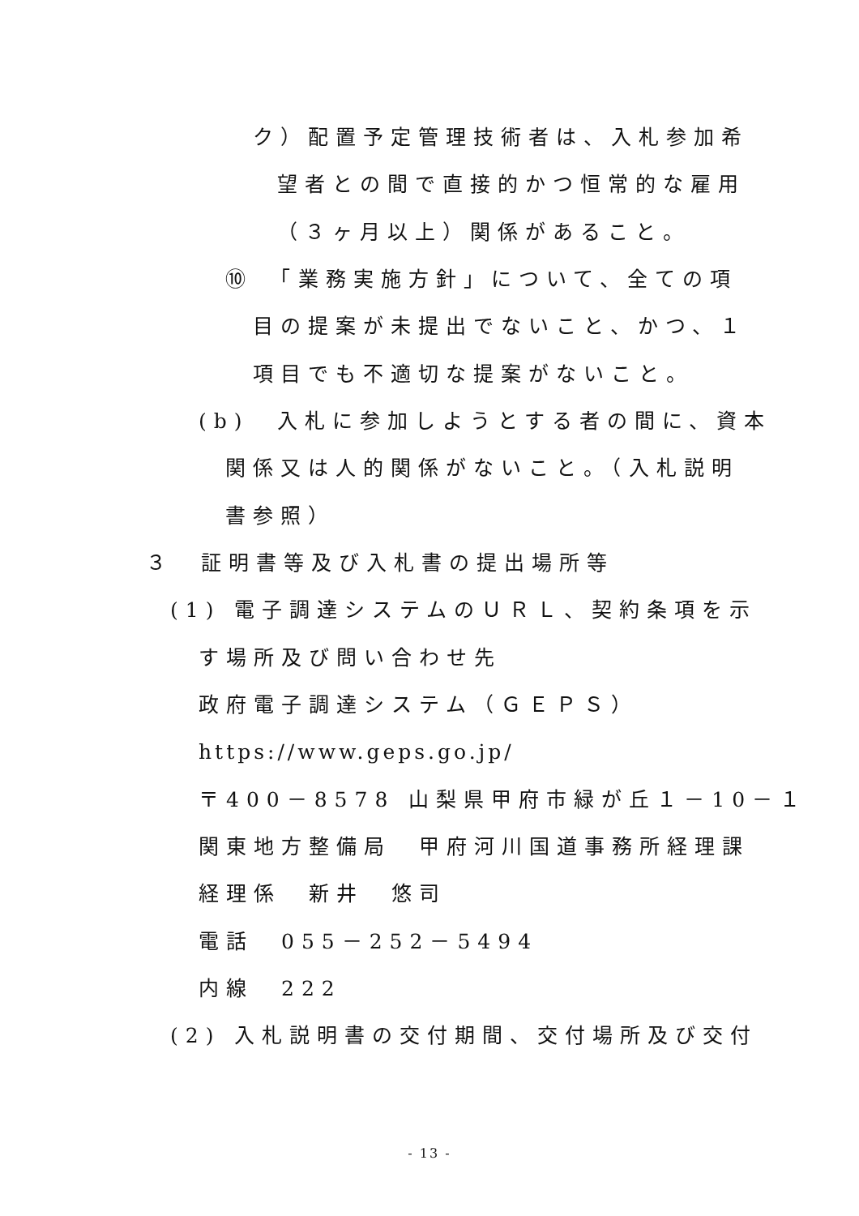ク）配置予定管理技術者は、入札参加希
望者との間で直接的かつ恒常的な雇用
（３ヶ月以上）関係があること。
⑩　「業務実施方針」について、全ての項
目の提案が未提出でないこと、かつ、１
項目でも不適切な提案がないこと。
(b)　入札に参加しようとする者の間に、資本
関係又は人的関係がないこと。（入札説明
書参照）
３　証明書等及び入札書の提出場所等
(1) 電子調達システムのＵＲＬ、契約条項を示
す場所及び問い合わせ先
政府電子調達システム（ＧＥＰＳ）
https://www.geps.go.jp/
〒400－8578 山梨県甲府市緑が丘１－10－１
関東地方整備局　甲府河川国道事務所経理課
経理係　新井　悠司
電話　055－252－5494
内線　222
(2) 入札説明書の交付期間、交付場所及び交付
- 13 -